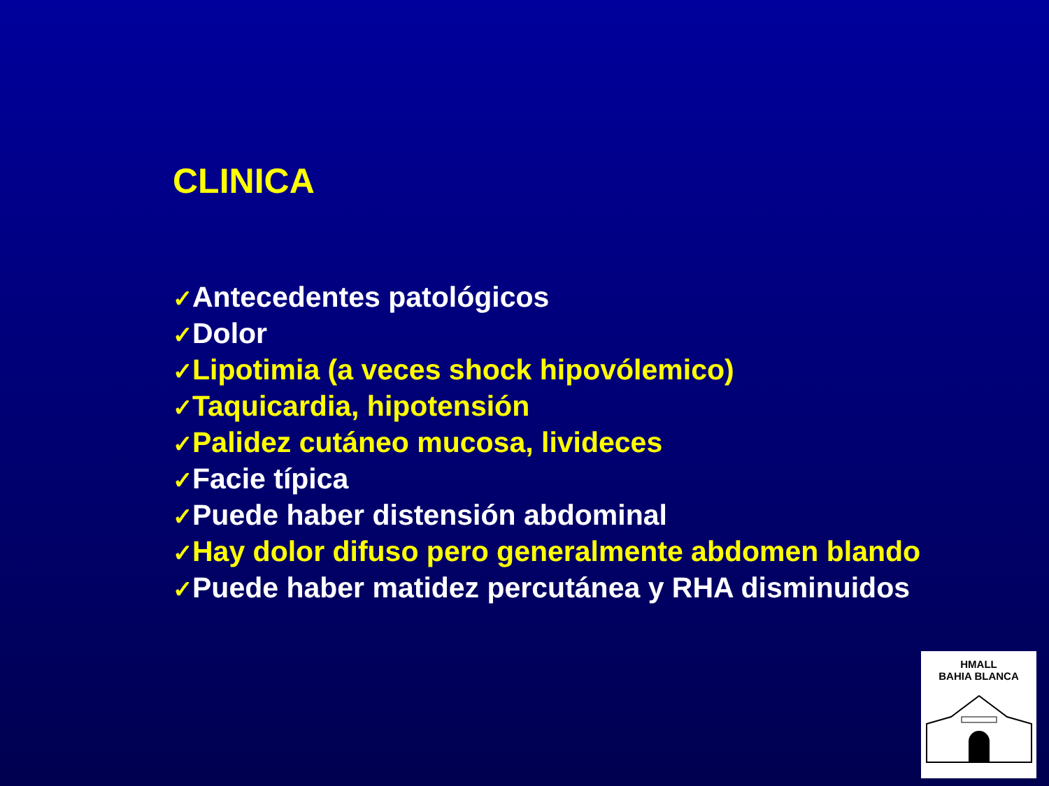CLINICA
✓Antecedentes patológicos
✓Dolor
✓Lipotimia (a veces shock hipovólemico)
✓Taquicardia, hipotensión
✓Palidez cutáneo mucosa, livideces
✓Facie típica
✓Puede haber distensión abdominal
✓Hay dolor difuso pero generalmente abdomen blando
✓Puede haber matidez percutánea y RHA disminuidos
HMALL
BAHIA BLANCA